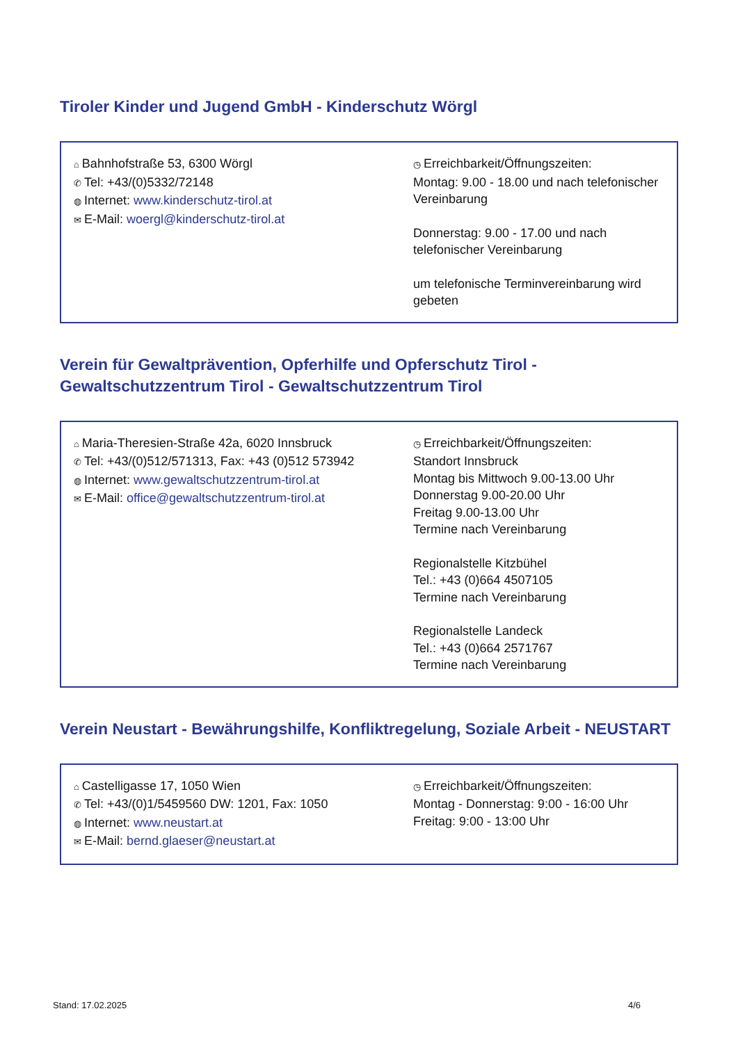Tiroler Kinder und Jugend GmbH - Kinderschutz Wörgl
⌂ Bahnhofstraße 53, 6300 Wörgl
✆ Tel: +43/(0)5332/72148
◍ Internet: www.kinderschutz-tirol.at
✉ E-Mail: woergl@kinderschutz-tirol.at
◷ Erreichbarkeit/Öffnungszeiten:
Montag: 9.00 - 18.00 und nach telefonischer Vereinbarung
Donnerstag: 9.00 - 17.00 und nach telefonischer Vereinbarung
um telefonische Terminvereinbarung wird gebeten
Verein für Gewaltprävention, Opferhilfe und Opferschutz Tirol - Gewaltschutzzentrum Tirol - Gewaltschutzzentrum Tirol
⌂ Maria-Theresien-Straße 42a, 6020 Innsbruck
✆ Tel: +43/(0)512/571313, Fax: +43 (0)512 573942
◍ Internet: www.gewaltschutzzentrum-tirol.at
✉ E-Mail: office@gewaltschutzzentrum-tirol.at
◷ Erreichbarkeit/Öffnungszeiten:
Standort Innsbruck
Montag bis Mittwoch 9.00-13.00 Uhr
Donnerstag 9.00-20.00 Uhr
Freitag 9.00-13.00 Uhr
Termine nach Vereinbarung
Regionalstelle Kitzbühel
Tel.: +43 (0)664 4507105
Termine nach Vereinbarung
Regionalstelle Landeck
Tel.: +43 (0)664 2571767
Termine nach Vereinbarung
Verein Neustart - Bewährungshilfe, Konfliktregelung, Soziale Arbeit - NEUSTART
⌂ Castelligasse 17, 1050 Wien
✆ Tel: +43/(0)1/5459560 DW: 1201, Fax: 1050
◍ Internet: www.neustart.at
✉ E-Mail: bernd.glaeser@neustart.at
◷ Erreichbarkeit/Öffnungszeiten:
Montag - Donnerstag: 9:00 - 16:00 Uhr
Freitag: 9:00 - 13:00 Uhr
Stand: 17.02.2025 4/6